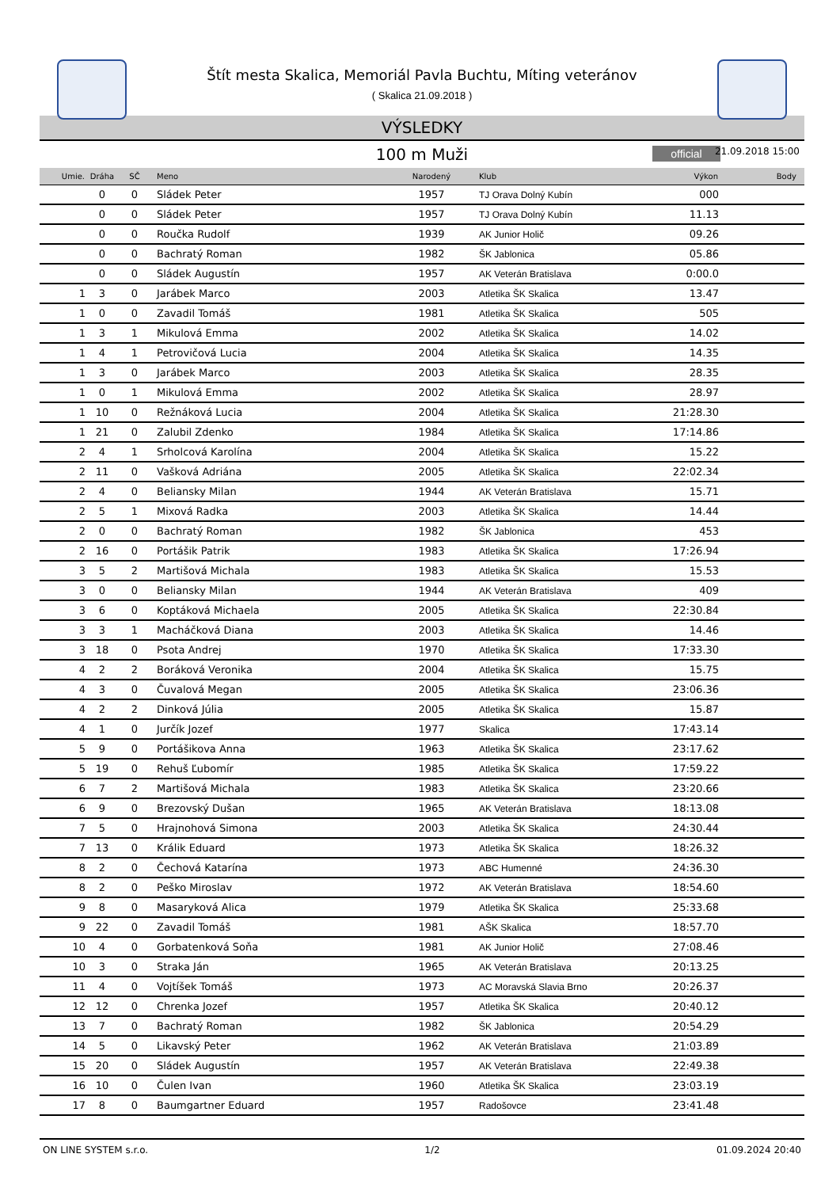Štít mesta Skalica, Memoriál Pavla Buchtu, Míting veteránov
( Skalica 21.09.2018 )
VÝSLEDKY
100 m Muži official 21.09.2018 15:00
| Umie. | Dráha | SČ | Meno | Narodený | Klub | Výkon | Body |
| --- | --- | --- | --- | --- | --- | --- | --- |
| | 0 | 0 | Sládek Peter | 1957 | TJ Orava Dolný Kubín | 000 | |
| | 0 | 0 | Sládek Peter | 1957 | TJ Orava Dolný Kubín | 11.13 | |
| | 0 | 0 | Roučka Rudolf | 1939 | AK Junior Holič | 09.26 | |
| | 0 | 0 | Bachratý Roman | 1982 | ŠK Jablonica | 05.86 | |
| | 0 | 0 | Sládek Augustín | 1957 | AK Veterán Bratislava | 0:00.0 | |
| 1 | 3 | 0 | Jarábek Marco | 2003 | Atletika ŠK Skalica | 13.47 | |
| 1 | 0 | 0 | Zavadil Tomáš | 1981 | Atletika ŠK Skalica | 505 | |
| 1 | 3 | 1 | Mikulová Emma | 2002 | Atletika ŠK Skalica | 14.02 | |
| 1 | 4 | 1 | Petrovičová Lucia | 2004 | Atletika ŠK Skalica | 14.35 | |
| 1 | 3 | 0 | Jarábek Marco | 2003 | Atletika ŠK Skalica | 28.35 | |
| 1 | 0 | 1 | Mikulová Emma | 2002 | Atletika ŠK Skalica | 28.97 | |
| 1 | 10 | 0 | Režnáková Lucia | 2004 | Atletika ŠK Skalica | 21:28.30 | |
| 1 | 21 | 0 | Zalubil Zdenko | 1984 | Atletika ŠK Skalica | 17:14.86 | |
| 2 | 4 | 1 | Srholcová Karolína | 2004 | Atletika ŠK Skalica | 15.22 | |
| 2 | 11 | 0 | Vašková Adriána | 2005 | Atletika ŠK Skalica | 22:02.34 | |
| 2 | 4 | 0 | Beliansky Milan | 1944 | AK Veterán Bratislava | 15.71 | |
| 2 | 5 | 1 | Mixová Radka | 2003 | Atletika ŠK Skalica | 14.44 | |
| 2 | 0 | 0 | Bachratý Roman | 1982 | ŠK Jablonica | 453 | |
| 2 | 16 | 0 | Portášik Patrik | 1983 | Atletika ŠK Skalica | 17:26.94 | |
| 3 | 5 | 2 | Martišová Michala | 1983 | Atletika ŠK Skalica | 15.53 | |
| 3 | 0 | 0 | Beliansky Milan | 1944 | AK Veterán Bratislava | 409 | |
| 3 | 6 | 0 | Koptáková Michaela | 2005 | Atletika ŠK Skalica | 22:30.84 | |
| 3 | 3 | 1 | Macháčková Diana | 2003 | Atletika ŠK Skalica | 14.46 | |
| 3 | 18 | 0 | Psota Andrej | 1970 | Atletika ŠK Skalica | 17:33.30 | |
| 4 | 2 | 2 | Boráková Veronika | 2004 | Atletika ŠK Skalica | 15.75 | |
| 4 | 3 | 0 | Čuvalová Megan | 2005 | Atletika ŠK Skalica | 23:06.36 | |
| 4 | 2 | 2 | Dinková Júlia | 2005 | Atletika ŠK Skalica | 15.87 | |
| 4 | 1 | 0 | Jurčík Jozef | 1977 | Skalica | 17:43.14 | |
| 5 | 9 | 0 | Portášikova Anna | 1963 | Atletika ŠK Skalica | 23:17.62 | |
| 5 | 19 | 0 | Rehuš Ľubomír | 1985 | Atletika ŠK Skalica | 17:59.22 | |
| 6 | 7 | 2 | Martišová Michala | 1983 | Atletika ŠK Skalica | 23:20.66 | |
| 6 | 9 | 0 | Brezovský Dušan | 1965 | AK Veterán Bratislava | 18:13.08 | |
| 7 | 5 | 0 | Hrajnohová Simona | 2003 | Atletika ŠK Skalica | 24:30.44 | |
| 7 | 13 | 0 | Králik Eduard | 1973 | Atletika ŠK Skalica | 18:26.32 | |
| 8 | 2 | 0 | Čechová Katarína | 1973 | ABC Humenné | 24:36.30 | |
| 8 | 2 | 0 | Peško Miroslav | 1972 | AK Veterán Bratislava | 18:54.60 | |
| 9 | 8 | 0 | Masaryková Alica | 1979 | Atletika ŠK Skalica | 25:33.68 | |
| 9 | 22 | 0 | Zavadil Tomáš | 1981 | AŠK Skalica | 18:57.70 | |
| 10 | 4 | 0 | Gorbatenková Soňa | 1981 | AK Junior Holič | 27:08.46 | |
| 10 | 3 | 0 | Straka Ján | 1965 | AK Veterán Bratislava | 20:13.25 | |
| 11 | 4 | 0 | Vojtíšek Tomáš | 1973 | AC Moravská Slavia Brno | 20:26.37 | |
| 12 | 12 | 0 | Chrenka Jozef | 1957 | Atletika ŠK Skalica | 20:40.12 | |
| 13 | 7 | 0 | Bachratý Roman | 1982 | ŠK Jablonica | 20:54.29 | |
| 14 | 5 | 0 | Likavský Peter | 1962 | AK Veterán Bratislava | 21:03.89 | |
| 15 | 20 | 0 | Sládek Augustín | 1957 | AK Veterán Bratislava | 22:49.38 | |
| 16 | 10 | 0 | Čulen Ivan | 1960 | Atletika ŠK Skalica | 23:03.19 | |
| 17 | 8 | 0 | Baumgartner Eduard | 1957 | Radošovce | 23:41.48 | |
ON LINE SYSTEM s.r.o. 1/2 01.09.2024 20:40